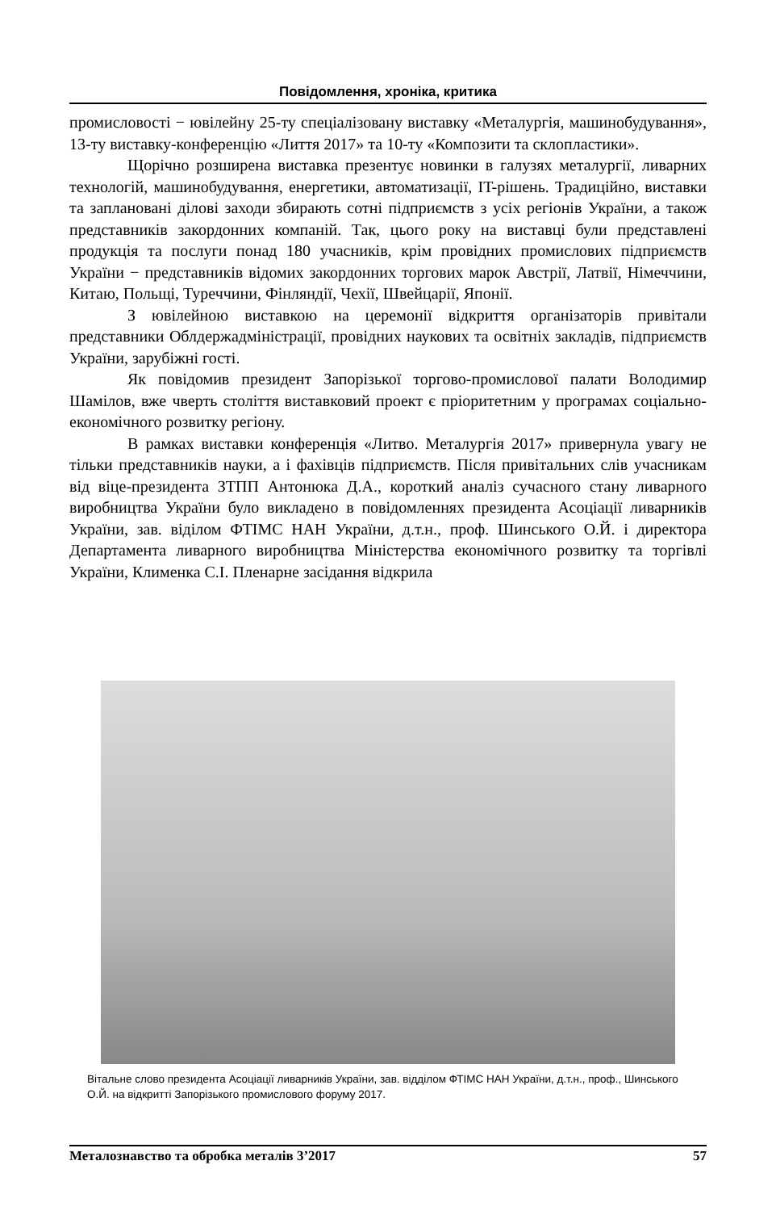Повідомлення, хроніка, критика
промисловості − ювілейну 25-ту спеціалізовану виставку «Металургія, машинобудування», 13-ту виставку-конференцію «Лиття 2017» та 10-ту «Композити та склопластики».
Щорічно розширена виставка презентує новинки в галузях металургії, ливарних технологій, машинобудування, енергетики, автоматизації, IT-рішень. Традиційно, виставки та заплановані ділові заходи збирають сотні підприємств з усіх регіонів України, а також представників закордонних компаній. Так, цього року на виставці були представлені продукція та послуги понад 180 учасників, крім провідних промислових підприємств України − представників відомих закордонних торгових марок Австрії, Латвії, Німеччини, Китаю, Польщі, Туреччини, Фінляндії, Чехії, Швейцарії, Японії.
З ювілейною виставкою на церемонії відкриття організаторів привітали представники Облдержадміністрації, провідних наукових та освітніх закладів, підприємств України, зарубіжні гості.
Як повідомив президент Запорізької торгово-промислової палати Володимир Шамілов, вже чверть століття виставковий проект є пріоритетним у програмах соціально-економічного розвитку регіону.
В рамках виставки конференція «Литво. Металургія 2017» привернула увагу не тільки представників науки, а і фахівців підприємств. Після привітальних слів учасникам від віце-президента ЗТПП Антонюка Д.А., короткий аналіз сучасного стану ливарного виробництва України було викладено в повідомленнях президента Асоціації ливарників України, зав. віділом ФТІМС НАН України, д.т.н., проф. Шинського О.Й. і директора Департамента ливарного виробництва Міністерства економічного розвитку та торгівлі України, Клименка С.І. Пленарне засідання відкрила
Вітальне слово президента Асоціації ливарників України, зав. відділом ФТІМС НАН України, д.т.н., проф., Шинського О.Й. на відкритті Запорізького промислового форуму 2017.
Металознавство та обробка металів 3’2017 57